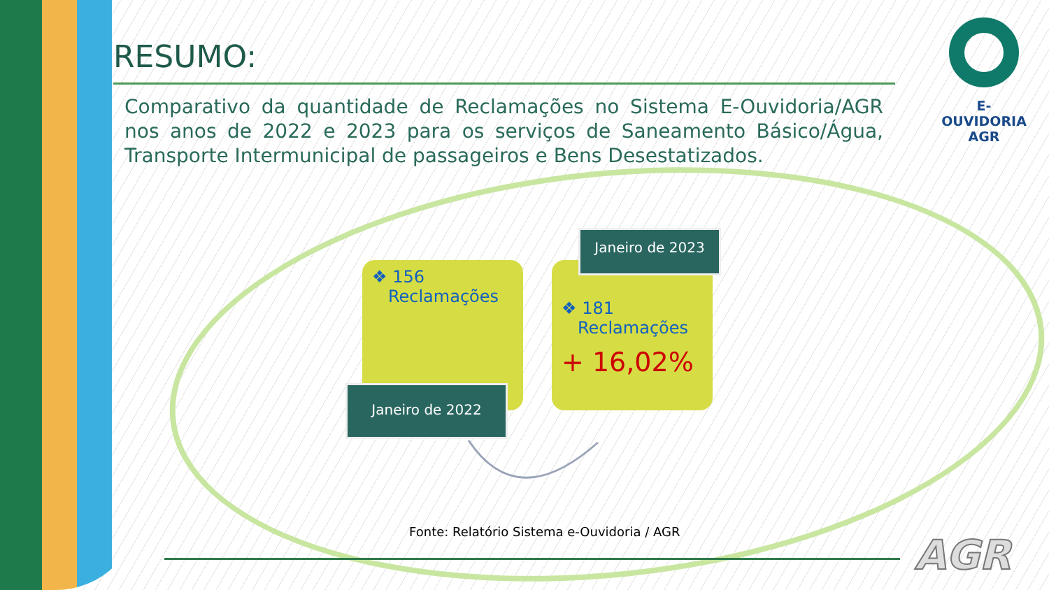RESUMO:
Comparativo da quantidade de Reclamações no Sistema E-Ouvidoria/AGR nos anos de 2022 e 2023 para os serviços de Saneamento Básico/Água, Transporte Intermunicipal de passageiros e Bens Desestatizados.
❖ 156
Reclamações
Janeiro de 2022
❖ 181
Reclamações
+ 16,02%
Janeiro de 2023
E-OUVIDORIA
AGR
Fonte: Relatório Sistema e-Ouvidoria / AGR
AGR